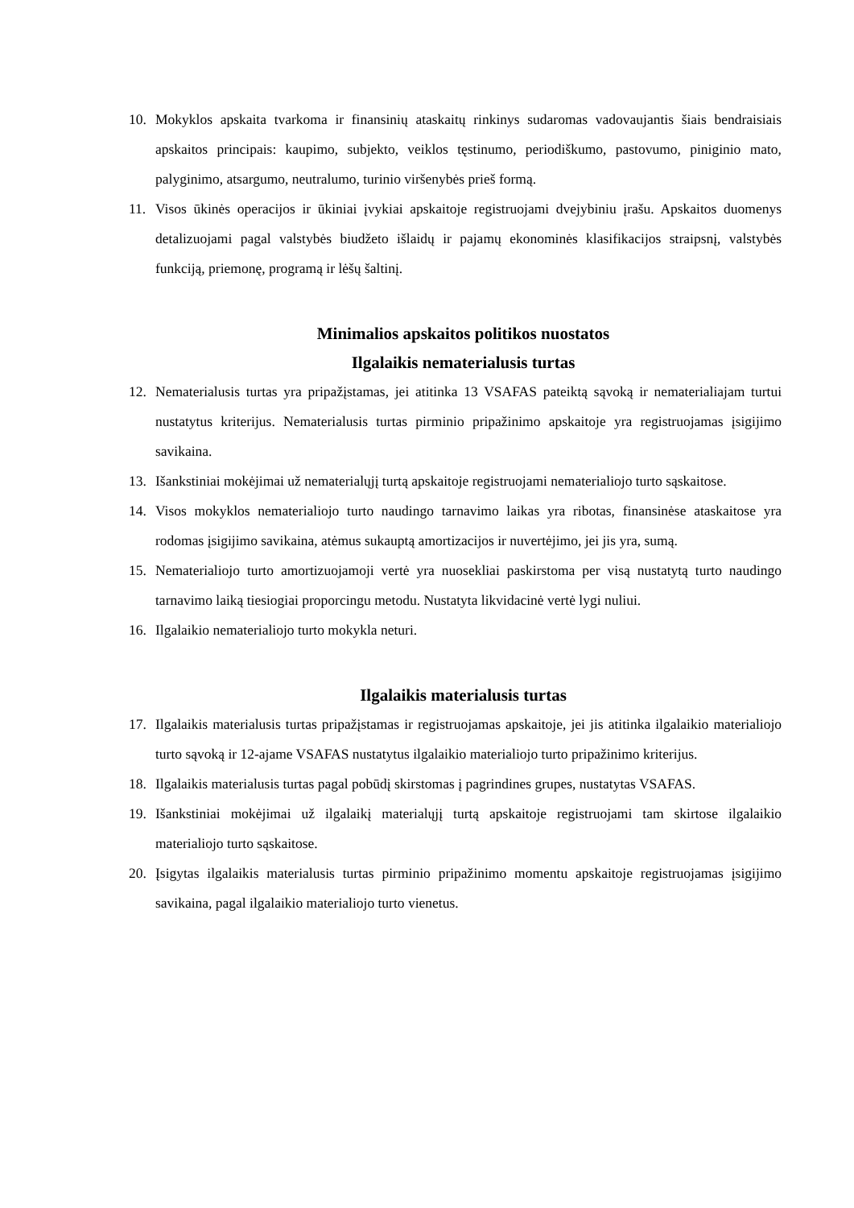10. Mokyklos apskaita tvarkoma ir finansinių ataskaitų rinkinys sudaromas vadovaujantis šiais bendraisiais apskaitos principais: kaupimo, subjekto, veiklos tęstinumo, periodiškumo, pastovumo, piniginio mato, palyginimo, atsargumo, neutralumo, turinio viršenybės prieš formą.
11. Visos ūkinės operacijos ir ūkiniai įvykiai apskaitoje registruojami dvejybiniu įrašu. Apskaitos duomenys detalizuojami pagal valstybės biudžeto išlaidų ir pajamų ekonominės klasifikacijos straipsnį, valstybės funkciją, priemonę, programą ir lėšų šaltinį.
Minimalios apskaitos politikos nuostatos
Ilgalaikis nematerialusis turtas
12. Nematerialusis turtas yra pripažįstamas, jei atitinka 13 VSAFAS pateiktą sąvoką ir nematerialiajam turtui nustatytus kriterijus. Nematerialusis turtas pirminio pripažinimo apskaitoje yra registruojamas įsigijimo savikaina.
13. Išankstiniai mokėjimai už nematerialųjį turtą apskaitoje registruojami nematerialiojo turto sąskaitose.
14. Visos mokyklos nematerialiojo turto naudingo tarnavimo laikas yra ribotas, finansinėse ataskaitose yra rodomas įsigijimo savikaina, atėmus sukauptą amortizacijos ir nuvertėjimo, jei jis yra, sumą.
15. Nematerialiojo turto amortizuojamoji vertė yra nuosekliai paskirstoma per visą nustatytą turto naudingo tarnavimo laiką tiesiogiai proporcingu metodu. Nustatyta likvidacinė vertė lygi nuliui.
16. Ilgalaikio nematerialiojo turto mokykla neturi.
Ilgalaikis materialusis turtas
17. Ilgalaikis materialusis turtas pripažįstamas ir registruojamas apskaitoje, jei jis atitinka ilgalaikio materialiojo turto sąvoką ir 12-ajame VSAFAS nustatytus ilgalaikio materialiojo turto pripažinimo kriterijus.
18. Ilgalaikis materialusis turtas pagal pobūdį skirstomas į pagrindines grupes, nustatytas VSAFAS.
19. Išankstiniai mokėjimai už ilgalaikį materialųjį turtą apskaitoje registruojami tam skirtose ilgalaikio materialiojo turto sąskaitose.
20. Įsigytas ilgalaikis materialusis turtas pirminio pripažinimo momentu apskaitoje registruojamas įsigijimo savikaina, pagal ilgalaikio materialiojo turto vienetus.